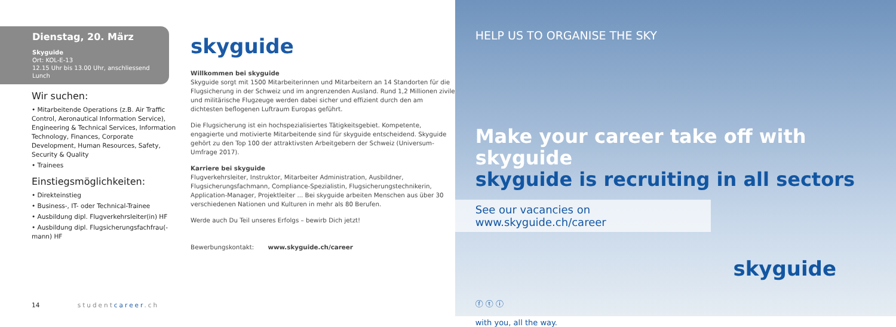Dienstag, 20. März
Skyguide
Ort: KOL-E-13
12.15 Uhr bis 13.00 Uhr, anschliessend Lunch
Wir suchen:
• Mitarbeitende Operations (z.B. Air Traffic Control, Aeronautical Information Service), Engineering & Technical Services, Information Technology, Finances, Corporate Development, Human Resources, Safety, Security & Quality
• Trainees
Einstiegsmöglichkeiten:
• Direkteinstieg
• Business-, IT- oder Technical-Trainee
• Ausbildung dipl. Flugverkehrsleiter(in) HF
• Ausbildung dipl. Flugsicherungsfachfrau(-mann) HF
14 studentcareer.ch
skyguide
Willkommen bei skyguide
Skyguide sorgt mit 1500 Mitarbeiterinnen und Mitarbeitern an 14 Standorten für die Flugsicherung in der Schweiz und im angrenzenden Ausland. Rund 1,2 Millionen zivile und militärische Flugzeuge werden dabei sicher und effizient durch den am dichtesten beflogenen Luftraum Europas geführt.
Die Flugsicherung ist ein hochspezialisiertes Tätigkeitsgebiet. Kompetente, engagierte und motivierte Mitarbeitende sind für skyguide entscheidend. Skyguide gehört zu den Top 100 der attraktivsten Arbeitgebern der Schweiz (Universum-Umfrage 2017).
Karriere bei skyguide
Flugverkehrsleiter, Instruktor, Mitarbeiter Administration, Ausbildner, Flugsicherungsfachmann, Compliance-Spezialistin, Flugsicherungstechnikerin, Application-Manager, Projektleiter ... Bei skyguide arbeiten Menschen aus über 30 verschiedenen Nationen und Kulturen in mehr als 80 Berufen.
Werde auch Du Teil unseres Erfolgs – bewirb Dich jetzt!
Bewerbungskontakt: www.skyguide.ch/career
HELP US TO ORGANISE THE SKY
Make your career take off with skyguide
skyguide is recruiting in all sectors
See our vacancies on www.skyguide.ch/career
ⓕ ⓣ ⓘ
with you, all the way.
skyguide